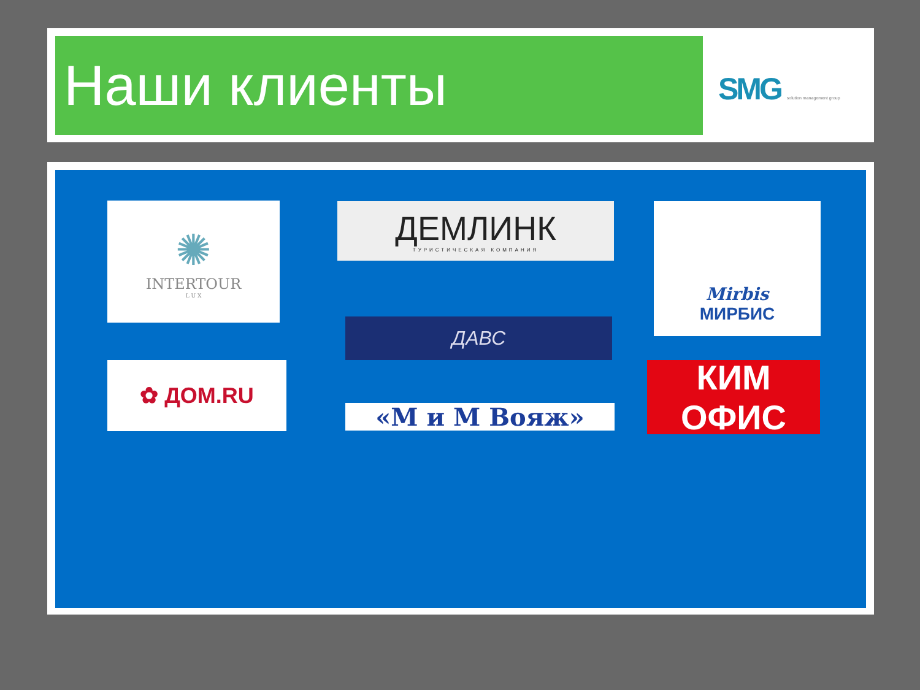Наши клиенты SMG solution management group
✺
INTERTOUR
L U X
ДЕМЛИНК
ТУРИСТИЧЕСКАЯ КОМПАНИЯ
Mirbis
МИРБИС
ДАВС
✿ ДОМ.RU
«М и М Вояж»
КИМ ОФИС